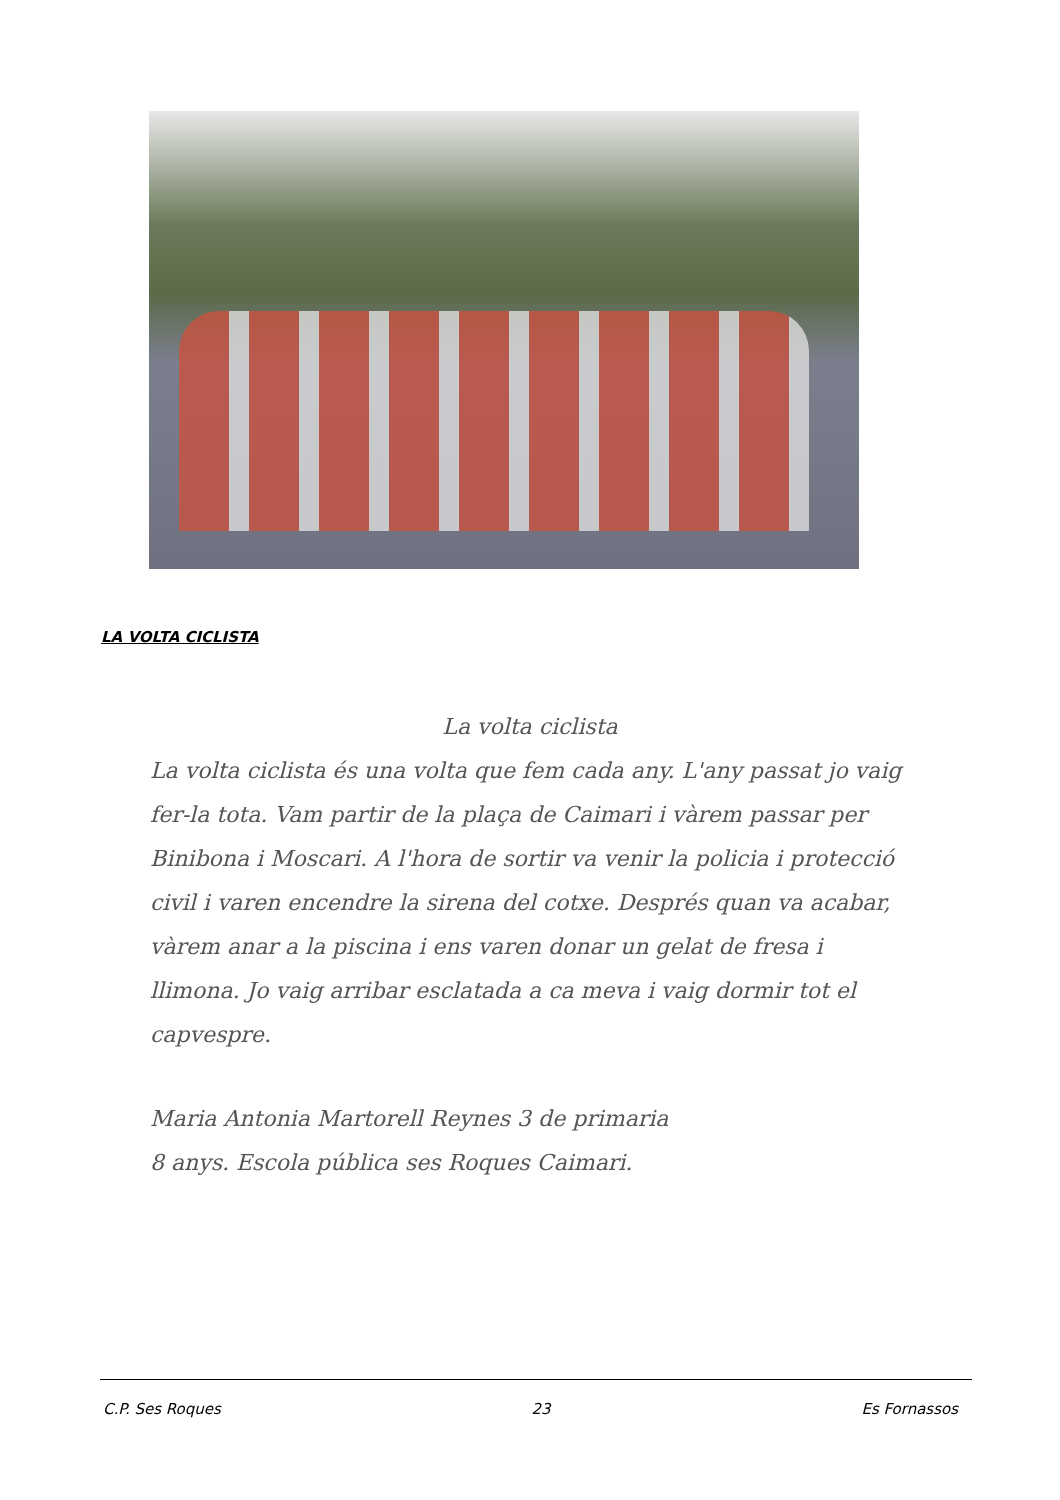LA VOLTA CICLISTA
La volta ciclista
La volta ciclista és una volta que fem cada any. L'any passat jo vaig fer-la tota. Vam partir de la plaça de Caimari i vàrem passar per Binibona i Moscari. A l'hora de sortir va venir la policia i protecció civil i varen encendre la sirena del cotxe. Després quan va acabar, vàrem anar a la piscina i ens varen donar un gelat de fresa i llimona. Jo vaig arribar esclatada a ca meva i vaig dormir tot el capvespre.
Maria Antonia Martorell Reynes 3 de primaria
8 anys. Escola pública ses Roques Caimari.
C.P. Ses Roques 23 Es Fornassos